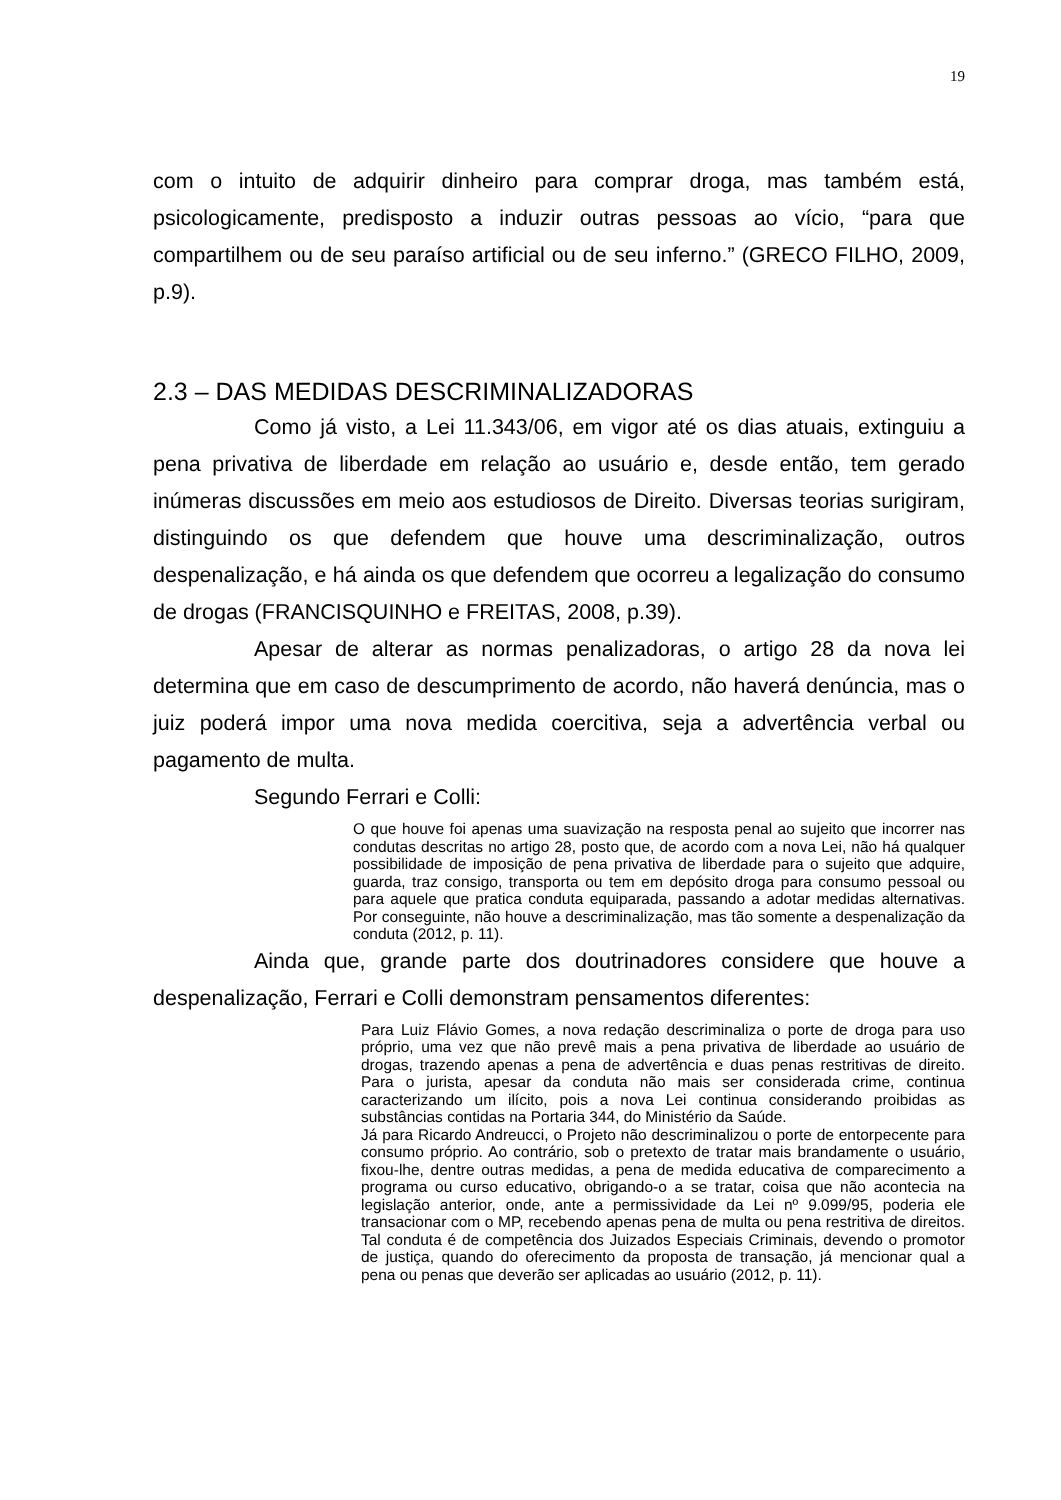19
com o intuito de adquirir dinheiro para comprar droga, mas também está, psicologicamente, predisposto a induzir outras pessoas ao vício, “para que compartilhem ou de seu paraíso artificial ou de seu inferno.” (GRECO FILHO, 2009, p.9).
2.3 – DAS MEDIDAS DESCRIMINALIZADORAS
Como já visto, a Lei 11.343/06, em vigor até os dias atuais, extinguiu a pena privativa de liberdade em relação ao usuário e, desde então, tem gerado inúmeras discussões em meio aos estudiosos de Direito. Diversas teorias surigiram, distinguindo os que defendem que houve uma descriminalização, outros despenalização, e há ainda os que defendem que ocorreu a legalização do consumo de drogas (FRANCISQUINHO e FREITAS, 2008, p.39).
Apesar de alterar as normas penalizadoras, o artigo 28 da nova lei determina que em caso de descumprimento de acordo, não haverá denúncia, mas o juiz poderá impor uma nova medida coercitiva, seja a advertência verbal ou pagamento de multa.
Segundo Ferrari e Colli:
O que houve foi apenas uma suavização na resposta penal ao sujeito que incorrer nas condutas descritas no artigo 28, posto que, de acordo com a nova Lei, não há qualquer possibilidade de imposição de pena privativa de liberdade para o sujeito que adquire, guarda, traz consigo, transporta ou tem em depósito droga para consumo pessoal ou para aquele que pratica conduta equiparada, passando a adotar medidas alternativas. Por conseguinte, não houve a descriminalização, mas tão somente a despenalização da conduta (2012, p. 11).
Ainda que, grande parte dos doutrinadores considere que houve a despenalização, Ferrari e Colli demonstram pensamentos diferentes:
Para Luiz Flávio Gomes, a nova redação descriminaliza o porte de droga para uso próprio, uma vez que não prevê mais a pena privativa de liberdade ao usuário de drogas, trazendo apenas a pena de advertência e duas penas restritivas de direito. Para o jurista, apesar da conduta não mais ser considerada crime, continua caracterizando um ilícito, pois a nova Lei continua considerando proibidas as substâncias contidas na Portaria 344, do Ministério da Saúde.
Já para Ricardo Andreucci, o Projeto não descriminalizou o porte de entorpecente para consumo próprio. Ao contrário, sob o pretexto de tratar mais brandamente o usuário, fixou-lhe, dentre outras medidas, a pena de medida educativa de comparecimento a programa ou curso educativo, obrigando-o a se tratar, coisa que não acontecia na legislação anterior, onde, ante a permissividade da Lei nº 9.099/95, poderia ele transacionar com o MP, recebendo apenas pena de multa ou pena restritiva de direitos. Tal conduta é de competência dos Juizados Especiais Criminais, devendo o promotor de justiça, quando do oferecimento da proposta de transação, já mencionar qual a pena ou penas que deverão ser aplicadas ao usuário (2012, p. 11).